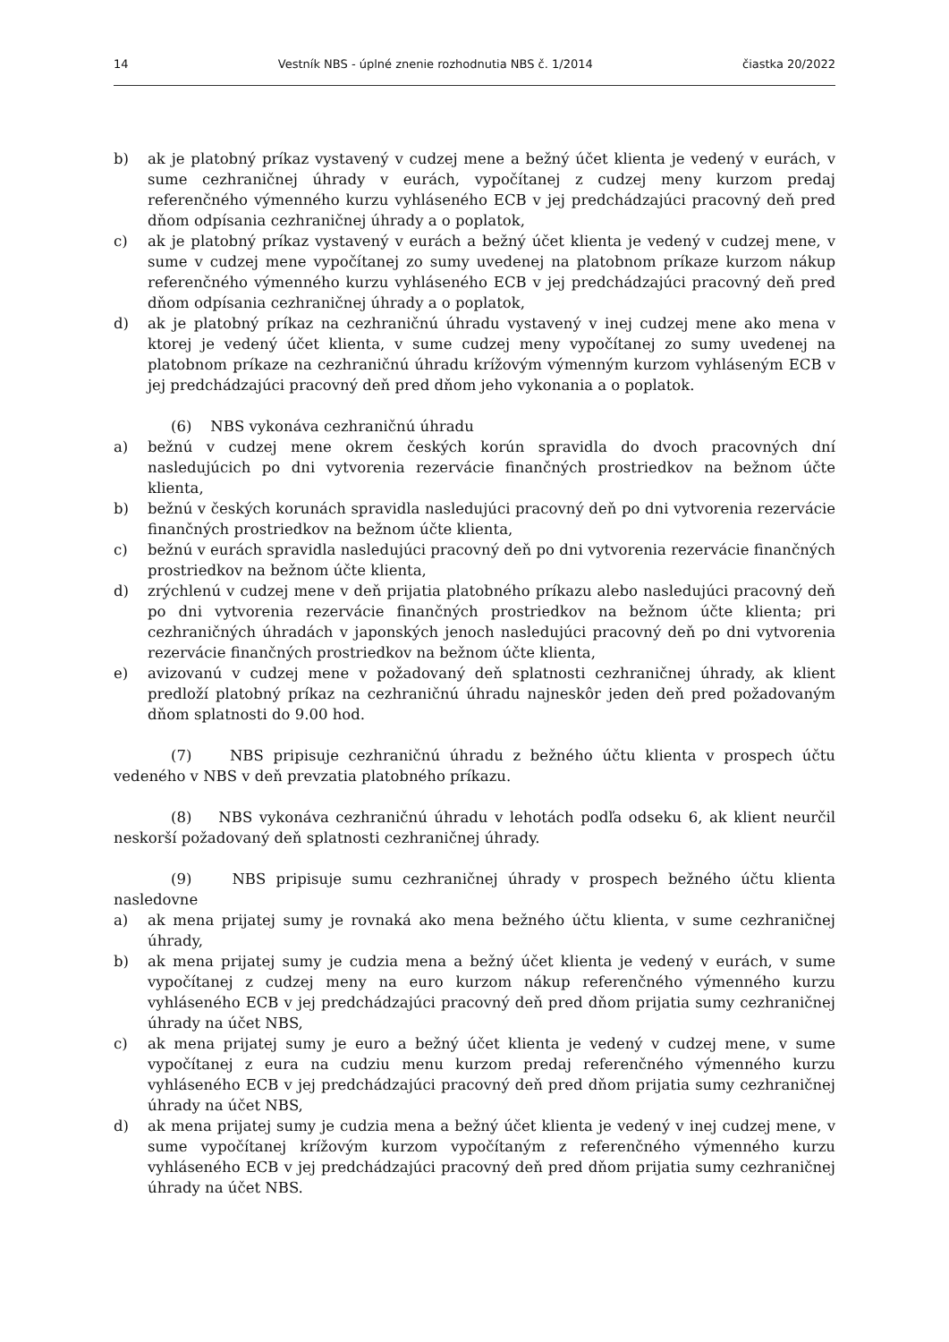14 Vestník NBS - úplné znenie rozhodnutia NBS č. 1/2014 čiastka 20/2022
b) ak je platobný príkaz vystavený v cudzej mene a bežný účet klienta je vedený v eurách, v sume cezhraničnej úhrady v eurách, vypočítanej z cudzej meny kurzom predaj referenčného výmenného kurzu vyhláseného ECB v jej predchádzajúci pracovný deň pred dňom odpísania cezhraničnej úhrady a o poplatok,
c) ak je platobný príkaz vystavený v eurách a bežný účet klienta je vedený v cudzej mene, v sume v cudzej mene vypočítanej zo sumy uvedenej na platobnom príkaze kurzom nákup referenčného výmenného kurzu vyhláseného ECB v jej predchádzajúci pracovný deň pred dňom odpísania cezhraničnej úhrady a o poplatok,
d) ak je platobný príkaz na cezhraničnú úhradu vystavený v inej cudzej mene ako mena v ktorej je vedený účet klienta, v sume cudzej meny vypočítanej zo sumy uvedenej na platobnom príkaze na cezhraničnú úhradu krížovým výmenným kurzom vyhláseným ECB v jej predchádzajúci pracovný deň pred dňom jeho vykonania a o poplatok.
(6) NBS vykonáva cezhraničnú úhradu
a) bežnú v cudzej mene okrem českých korún spravidla do dvoch pracovných dní nasledujúcich po dni vytvorenia rezervácie finančných prostriedkov na bežnom účte klienta,
b) bežnú v českých korunách spravidla nasledujúci pracovný deň po dni vytvorenia rezervácie finančných prostriedkov na bežnom účte klienta,
c) bežnú v eurách spravidla nasledujúci pracovný deň po dni vytvorenia rezervácie finančných prostriedkov na bežnom účte klienta,
d) zrýchlenú v cudzej mene v deň prijatia platobného príkazu alebo nasledujúci pracovný deň po dni vytvorenia rezervácie finančných prostriedkov na bežnom účte klienta; pri cezhraničných úhradách v japonských jenoch nasledujúci pracovný deň po dni vytvorenia rezervácie finančných prostriedkov na bežnom účte klienta,
e) avizovanú v cudzej mene v požadovaný deň splatnosti cezhraničnej úhrady, ak klient predloží platobný príkaz na cezhraničnú úhradu najneskôr jeden deň pred požadovaným dňom splatnosti do 9.00 hod.
(7) NBS pripisuje cezhraničnú úhradu z bežného účtu klienta v prospech účtu vedeného v NBS v deň prevzatia platobného príkazu.
(8) NBS vykonáva cezhraničnú úhradu v lehotách podľa odseku 6, ak klient neurčil neskorší požadovaný deň splatnosti cezhraničnej úhrady.
(9) NBS pripisuje sumu cezhraničnej úhrady v prospech bežného účtu klienta nasledovne
a) ak mena prijatej sumy je rovnaká ako mena bežného účtu klienta, v sume cezhraničnej úhrady,
b) ak mena prijatej sumy je cudzia mena a bežný účet klienta je vedený v eurách, v sume vypočítanej z cudzej meny na euro kurzom nákup referenčného výmenného kurzu vyhláseného ECB v jej predchádzajúci pracovný deň pred dňom prijatia sumy cezhraničnej úhrady na účet NBS,
c) ak mena prijatej sumy je euro a bežný účet klienta je vedený v cudzej mene, v sume vypočítanej z eura na cudziu menu kurzom predaj referenčného výmenného kurzu vyhláseného ECB v jej predchádzajúci pracovný deň pred dňom prijatia sumy cezhraničnej úhrady na účet NBS,
d) ak mena prijatej sumy je cudzia mena a bežný účet klienta je vedený v inej cudzej mene, v sume vypočítanej krížovým kurzom vypočítaným z referenčného výmenného kurzu vyhláseného ECB v jej predchádzajúci pracovný deň pred dňom prijatia sumy cezhraničnej úhrady na účet NBS.